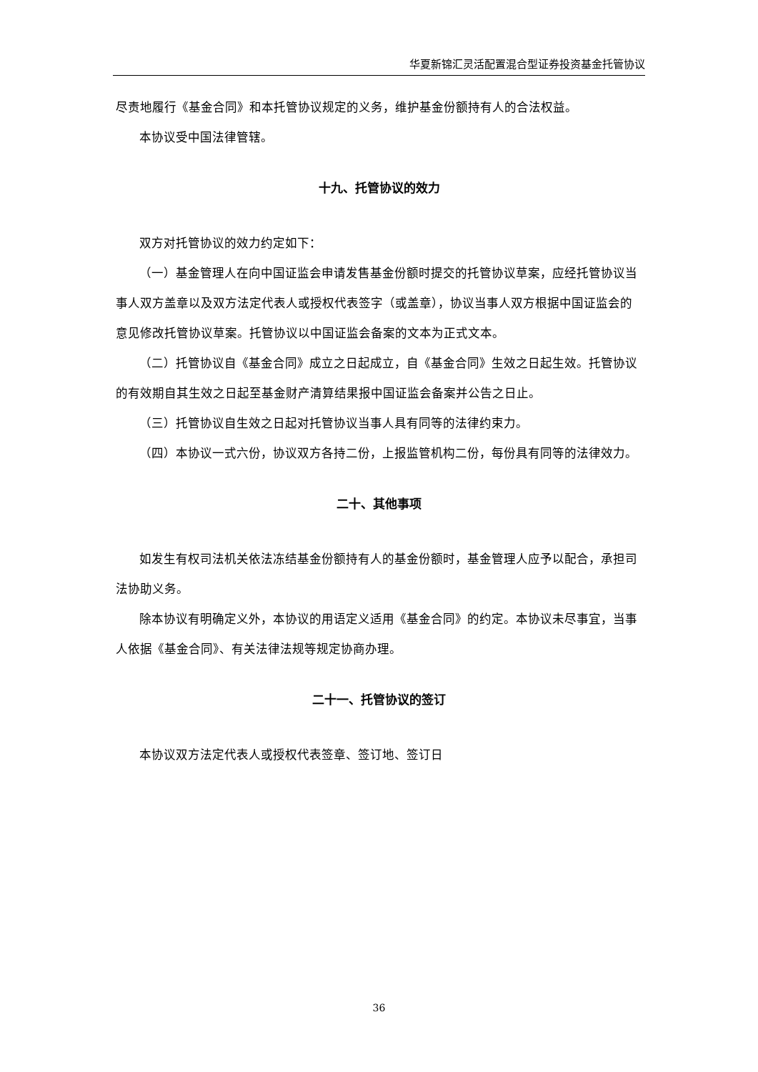华夏新锦汇灵活配置混合型证券投资基金托管协议
尽责地履行《基金合同》和本托管协议规定的义务，维护基金份额持有人的合法权益。
本协议受中国法律管辖。
十九、托管协议的效力
双方对托管协议的效力约定如下：
（一）基金管理人在向中国证监会申请发售基金份额时提交的托管协议草案，应经托管协议当事人双方盖章以及双方法定代表人或授权代表签字（或盖章），协议当事人双方根据中国证监会的意见修改托管协议草案。托管协议以中国证监会备案的文本为正式文本。
（二）托管协议自《基金合同》成立之日起成立，自《基金合同》生效之日起生效。托管协议的有效期自其生效之日起至基金财产清算结果报中国证监会备案并公告之日止。
（三）托管协议自生效之日起对托管协议当事人具有同等的法律约束力。
（四）本协议一式六份，协议双方各持二份，上报监管机构二份，每份具有同等的法律效力。
二十、其他事项
如发生有权司法机关依法冻结基金份额持有人的基金份额时，基金管理人应予以配合，承担司法协助义务。
除本协议有明确定义外，本协议的用语定义适用《基金合同》的约定。本协议未尽事宜，当事人依据《基金合同》、有关法律法规等规定协商办理。
二十一、托管协议的签订
本协议双方法定代表人或授权代表签章、签订地、签订日
36